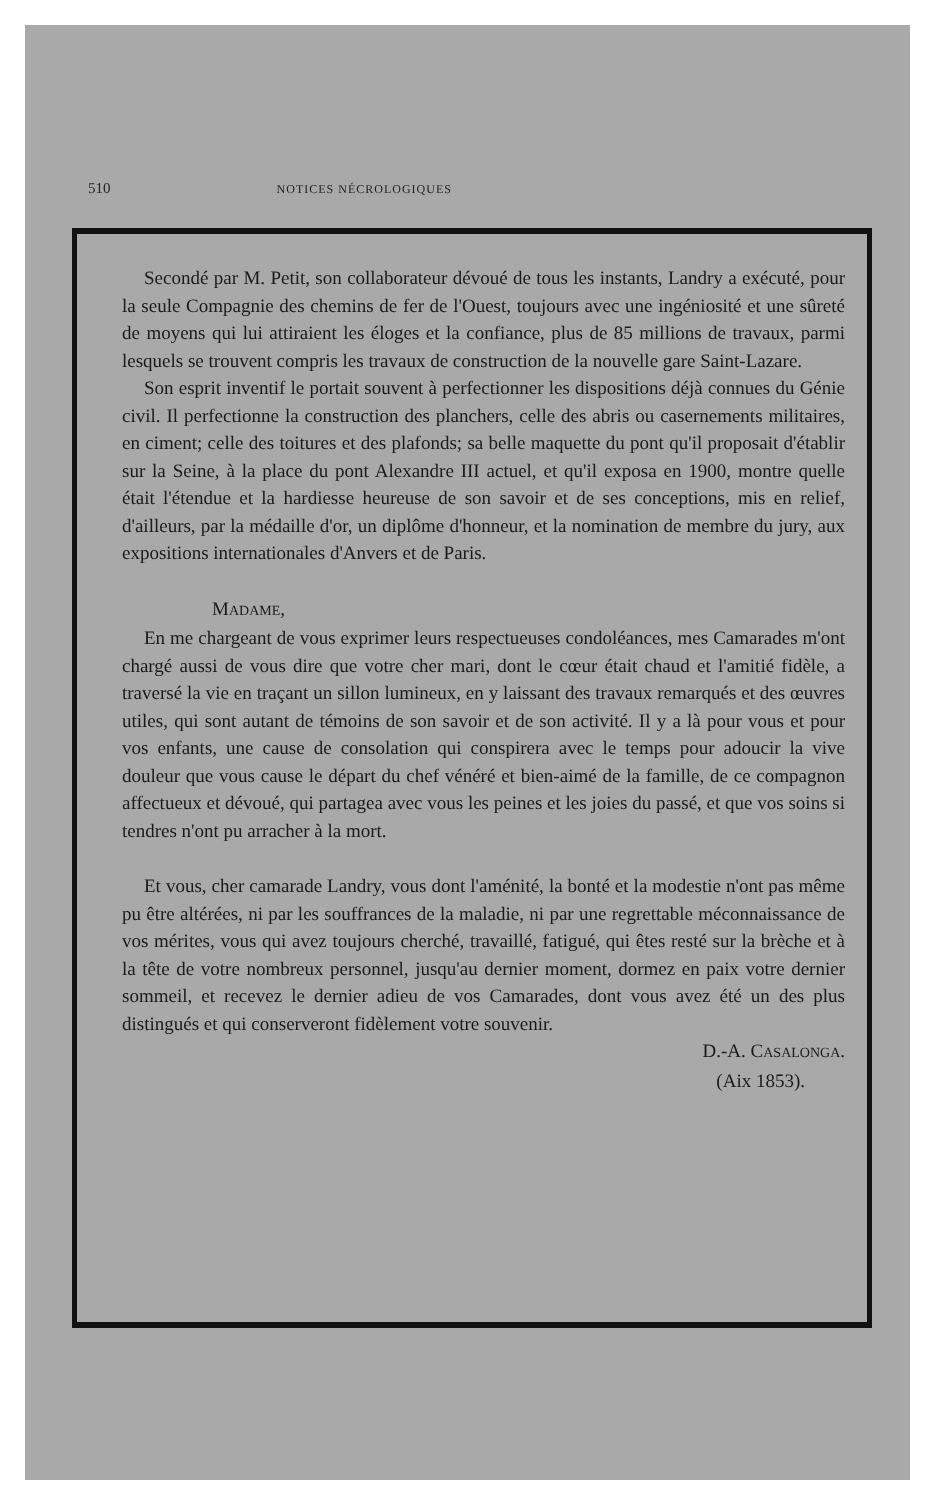510 NOTICES NÉCROLOGIQUES
Secondé par M. Petit, son collaborateur dévoué de tous les instants, Landry a exécuté, pour la seule Compagnie des chemins de fer de l'Ouest, toujours avec une ingéniosité et une sûreté de moyens qui lui attiraient les éloges et la confiance, plus de 85 millions de travaux, parmi lesquels se trouvent compris les travaux de construction de la nouvelle gare Saint-Lazare.
Son esprit inventif le portait souvent à perfectionner les dispositions déjà connues du Génie civil. Il perfectionne la construction des planchers, celle des abris ou casernements militaires, en ciment; celle des toitures et des plafonds; sa belle maquette du pont qu'il proposait d'établir sur la Seine, à la place du pont Alexandre III actuel, et qu'il exposa en 1900, montre quelle était l'étendue et la hardiesse heureuse de son savoir et de ses conceptions, mis en relief, d'ailleurs, par la médaille d'or, un diplôme d'honneur, et la nomination de membre du jury, aux expositions internationales d'Anvers et de Paris.
MADAME,
En me chargeant de vous exprimer leurs respectueuses condoléances, mes Camarades m'ont chargé aussi de vous dire que votre cher mari, dont le cœur était chaud et l'amitié fidèle, a traversé la vie en traçant un sillon lumineux, en y laissant des travaux remarqués et des œuvres utiles, qui sont autant de témoins de son savoir et de son activité. Il y a là pour vous et pour vos enfants, une cause de consolation qui conspirera avec le temps pour adoucir la vive douleur que vous cause le départ du chef vénéré et bien-aimé de la famille, de ce compagnon affectueux et dévoué, qui partagea avec vous les peines et les joies du passé, et que vos soins si tendres n'ont pu arracher à la mort.
Et vous, cher camarade Landry, vous dont l'aménité, la bonté et la modestie n'ont pas même pu être altérées, ni par les souffrances de la maladie, ni par une regrettable méconnaissance de vos mérites, vous qui avez toujours cherché, travaillé, fatigué, qui êtes resté sur la brèche et à la tête de votre nombreux personnel, jusqu'au dernier moment, dormez en paix votre dernier sommeil, et recevez le dernier adieu de vos Camarades, dont vous avez été un des plus distingués et qui conserveront fidèlement votre souvenir.
D.-A. CASALONGA.
(Aix 1853).